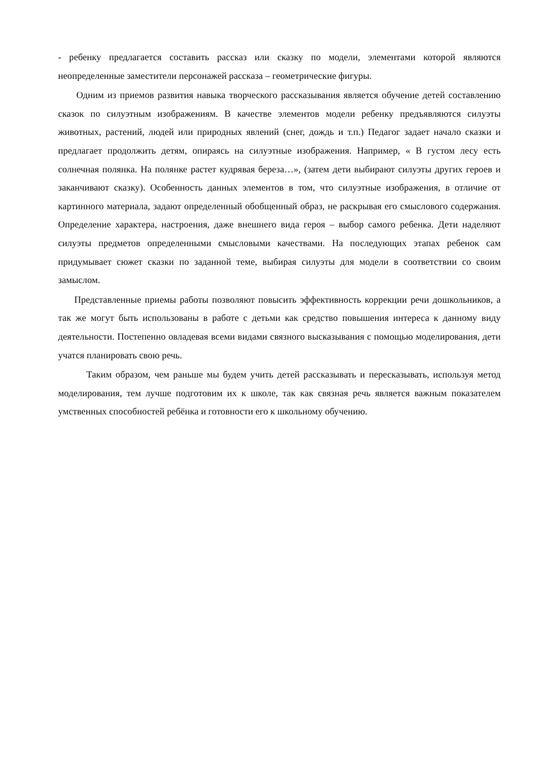- ребенку предлагается составить рассказ или сказку по модели, элементами которой являются неопределенные заместители персонажей рассказа – геометрические фигуры.
Одним из приемов развития навыка творческого рассказывания является обучение детей составлению сказок по силуэтным изображениям. В качестве элементов модели ребенку предъявляются силуэты животных, растений, людей или природных явлений (снег, дождь и т.п.) Педагог задает начало сказки и предлагает продолжить детям, опираясь на силуэтные изображения. Например, « В густом лесу есть солнечная полянка. На полянке растет кудрявая береза…», (затем дети выбирают силуэты других героев и заканчивают сказку). Особенность данных элементов в том, что силуэтные изображения, в отличие от картинного материала, задают определенный обобщенный образ, не раскрывая его смыслового содержания. Определение характера, настроения, даже внешнего вида героя – выбор самого ребенка. Дети наделяют силуэты предметов определенными смысловыми качествами. На последующих этапах ребенок сам придумывает сюжет сказки по заданной теме, выбирая силуэты для модели в соответствии со своим замыслом.
Представленные приемы работы позволяют повысить эффективность коррекции речи дошкольников, а так же могут быть использованы в работе с детьми как средство повышения интереса к данному виду деятельности. Постепенно овладевая всеми видами связного высказывания с помощью моделирования, дети учатся планировать свою речь.
Таким образом, чем раньше мы будем учить детей рассказывать и пересказывать, используя метод моделирования, тем лучше подготовим их к школе, так как связная речь является важным показателем умственных способностей ребёнка и готовности его к школьному обучению.